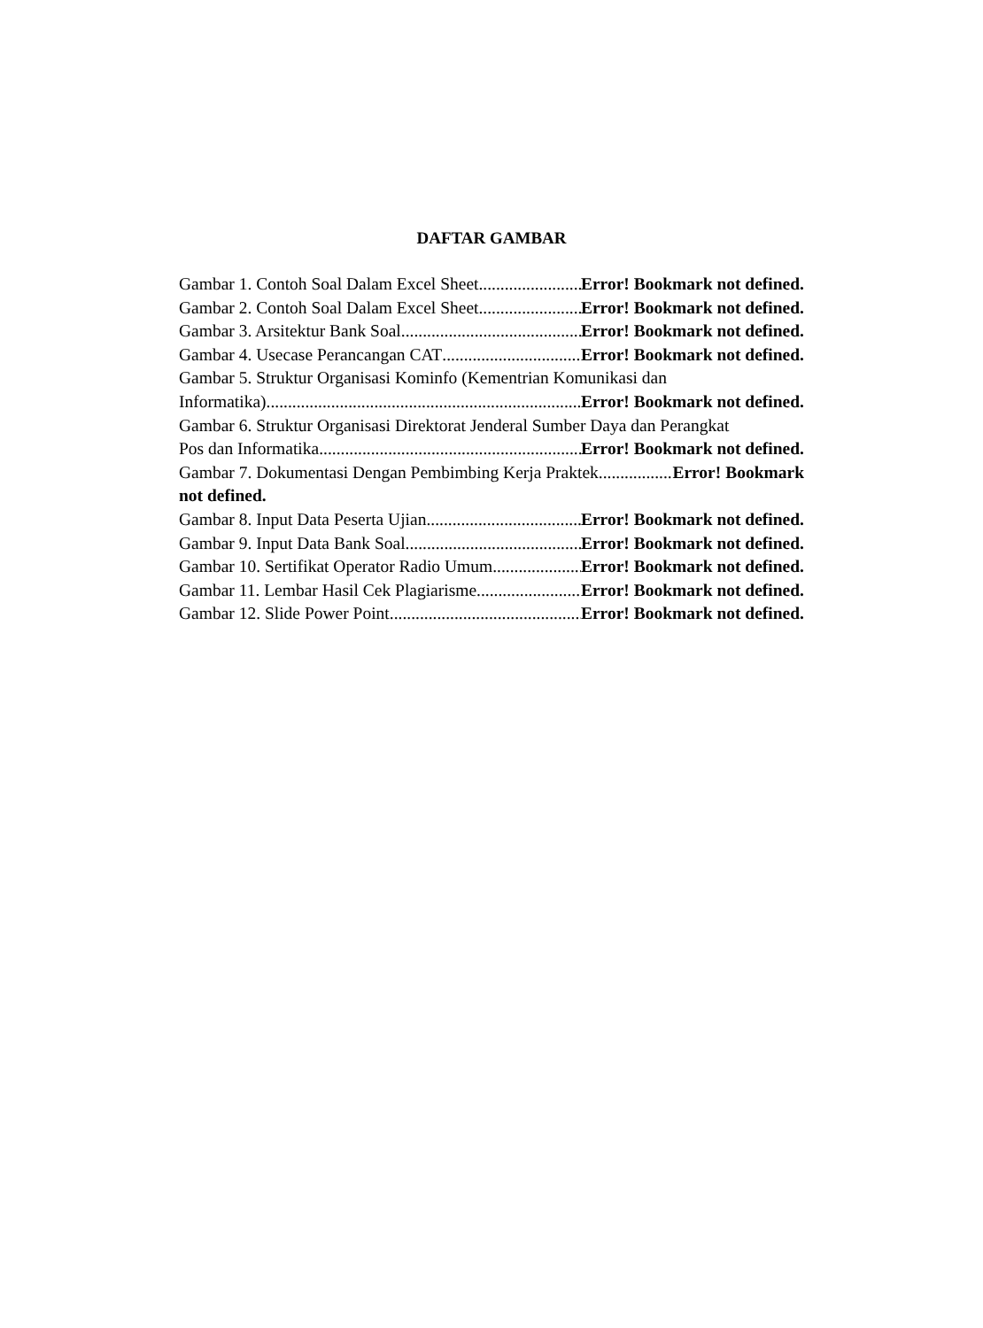DAFTAR GAMBAR
Gambar 1. Contoh Soal Dalam Excel Sheet Error! Bookmark not defined.
Gambar 2. Contoh Soal Dalam Excel Sheet Error! Bookmark not defined.
Gambar 3. Arsitektur Bank Soal Error! Bookmark not defined.
Gambar 4. Usecase Perancangan CAT Error! Bookmark not defined.
Gambar 5. Struktur Organisasi Kominfo (Kementrian Komunikasi dan
Informatika) Error! Bookmark not defined.
Gambar 6. Struktur Organisasi Direktorat Jenderal Sumber Daya dan Perangkat
Pos dan Informatika Error! Bookmark not defined.
Gambar 7. Dokumentasi Dengan Pembimbing Kerja Praktek Error! Bookmark
not defined.
Gambar 8. Input Data Peserta Ujian Error! Bookmark not defined.
Gambar 9. Input Data Bank Soal Error! Bookmark not defined.
Gambar 10. Sertifikat Operator Radio Umum Error! Bookmark not defined.
Gambar 11. Lembar Hasil Cek Plagiarisme Error! Bookmark not defined.
Gambar 12. Slide Power Point Error! Bookmark not defined.